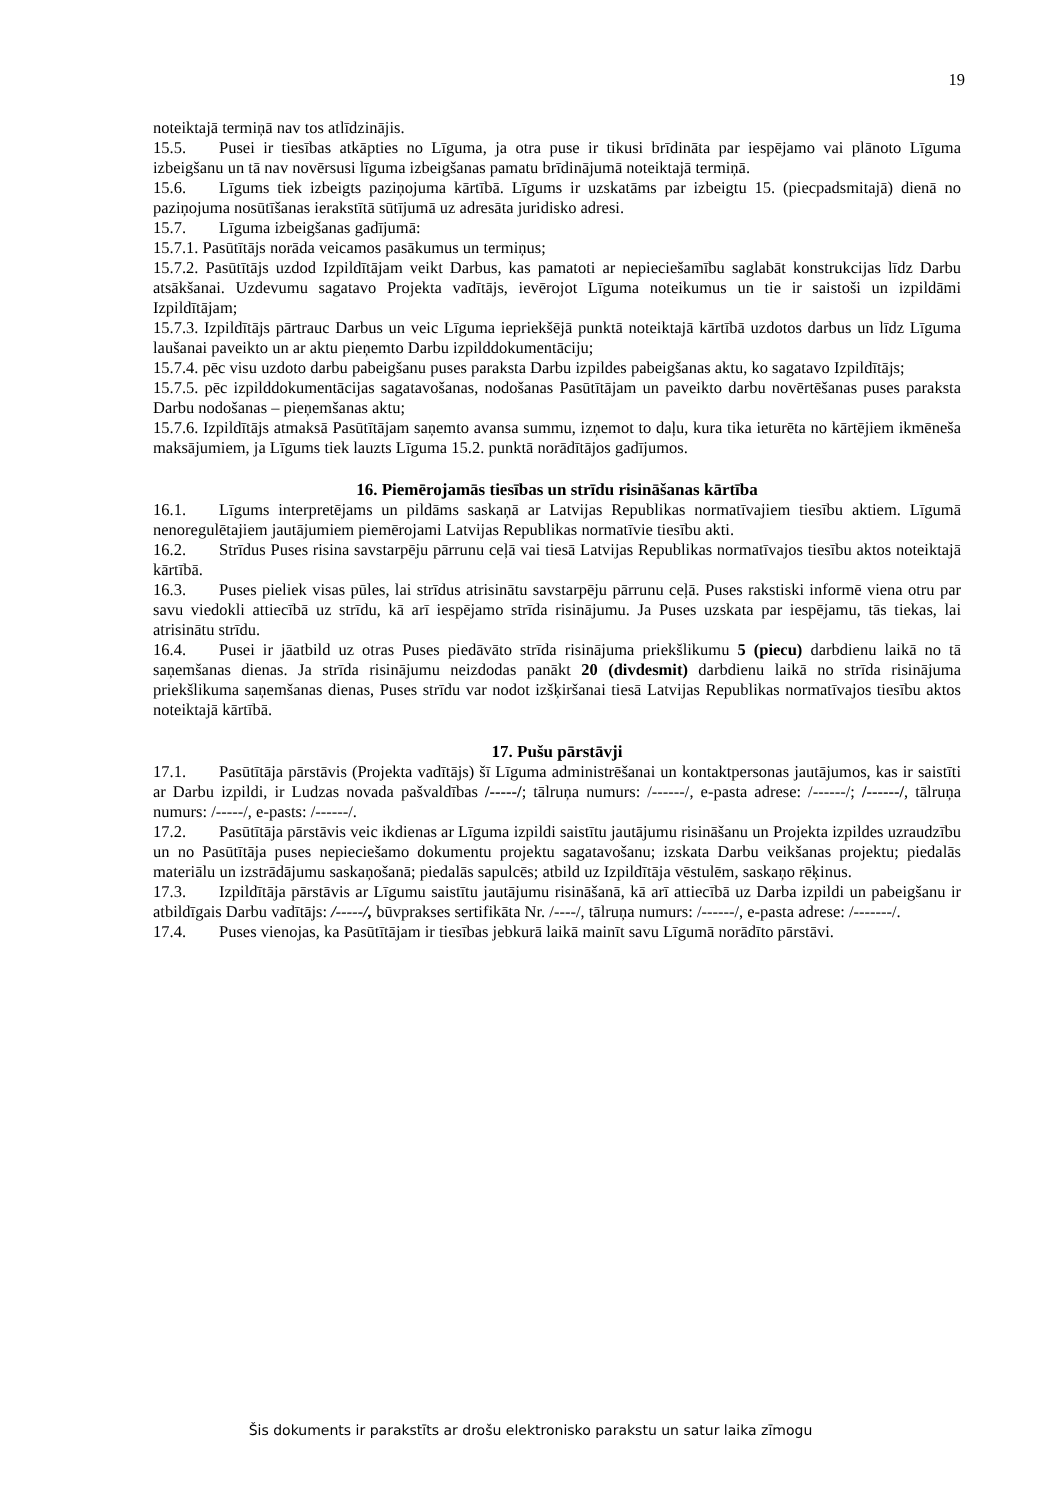19
noteiktajā termiņā nav tos atlīdzinājis.
15.5. Pusei ir tiesības atkāpties no Līguma, ja otra puse ir tikusi brīdināta par iespējamo vai plānoto Līguma izbeigšanu un tā nav novērsusi līguma izbeigšanas pamatu brīdinājumā noteiktajā termiņā.
15.6. Līgums tiek izbeigts paziņojuma kārtībā. Līgums ir uzskatāms par izbeigtu 15. (piecpadsmitajā) dienā no paziņojuma nosūtīšanas ierakstītā sūtījumā uz adresāta juridisko adresi.
15.7. Līguma izbeigšanas gadījumā:
15.7.1. Pasūtītājs norāda veicamos pasākumus un termiņus;
15.7.2. Pasūtītājs uzdod Izpildītājam veikt Darbus, kas pamatoti ar nepieciešamību saglabāt konstrukcijas līdz Darbu atsākšanai. Uzdevumu sagatavo Projekta vadītājs, ievērojot Līguma noteikumus un tie ir saistoši un izpildāmi Izpildītājam;
15.7.3. Izpildītājs pārtrauc Darbus un veic Līguma iepriekšējā punktā noteiktajā kārtībā uzdotos darbus un līdz Līguma laušanai paveikto un ar aktu pieņemto Darbu izpilddokumentāciju;
15.7.4. pēc visu uzdoto darbu pabeigšanu puses paraksta Darbu izpildes pabeigšanas aktu, ko sagatavo Izpildītājs;
15.7.5. pēc izpilddokumentācijas sagatavošanas, nodošanas Pasūtītājam un paveikto darbu novērtēšanas puses paraksta Darbu nodošanas – pieņemšanas aktu;
15.7.6. Izpildītājs atmaksā Pasūtītājam saņemto avansa summu, izņemot to daļu, kura tika ieturēta no kārtējiem ikmēneša maksājumiem, ja Līgums tiek lauzts Līguma 15.2. punktā norādītājos gadījumos.
16. Piemērojamās tiesības un strīdu risināšanas kārtība
16.1. Līgums interpretējams un pildāms saskaņā ar Latvijas Republikas normatīvajiem tiesību aktiem. Līgumā nenoregulētajiem jautājumiem piemērojami Latvijas Republikas normatīvie tiesību akti.
16.2. Strīdus Puses risina savstarpēju pārrunu ceļā vai tiesā Latvijas Republikas normatīvajos tiesību aktos noteiktajā kārtībā.
16.3. Puses pieliek visas pūles, lai strīdus atrisinātu savstarpēju pārrunu ceļā. Puses rakstiski informē viena otru par savu viedokli attiecībā uz strīdu, kā arī iespējamo strīda risinājumu. Ja Puses uzskata par iespējamu, tās tiekas, lai atrisinātu strīdu.
16.4. Pusei ir jāatbild uz otras Puses piedāvāto strīda risinājuma priekšlikumu 5 (piecu) darbdienu laikā no tā saņemšanas dienas. Ja strīda risinājumu neizdodas panākt 20 (divdesmit) darbdienu laikā no strīda risinājuma priekšlikuma saņemšanas dienas, Puses strīdu var nodot izšķiršanai tiesā Latvijas Republikas normatīvajos tiesību aktos noteiktajā kārtībā.
17. Pušu pārstāvji
17.1. Pasūtītāja pārstāvis (Projekta vadītājs) šī Līguma administrēšanai un kontaktpersonas jautājumos, kas ir saistīti ar Darbu izpildi, ir Ludzas novada pašvaldības /-----/; tālruņa numurs: /------/, e-pasta adrese: /------/; /------/, tālruņa numurs: /-----/, e-pasts: /------/.
17.2. Pasūtītāja pārstāvis veic ikdienas ar Līguma izpildi saistītu jautājumu risināšanu un Projekta izpildes uzraudzību un no Pasūtītāja puses nepieciešamo dokumentu projektu sagatavošanu; izskata Darbu veikšanas projektu; piedalās materiālu un izstrādājumu saskaņošanā; piedalās sapulcēs; atbild uz Izpildītāja vēstulēm, saskaņo rēķinus.
17.3. Izpildītāja pārstāvis ar Līgumu saistītu jautājumu risināšanā, kā arī attiecībā uz Darba izpildi un pabeigšanu ir atbildīgais Darbu vadītājs: /-----/, būvprakses sertifikāta Nr. /----/, tālruņa numurs: /------/, e-pasta adrese: /-------/.
17.4. Puses vienojas, ka Pasūtītājam ir tiesības jebkurā laikā mainīt savu Līgumā norādīto pārstāvi.
Šis dokuments ir parakstīts ar drošu elektronisko parakstu un satur laika zīmogu